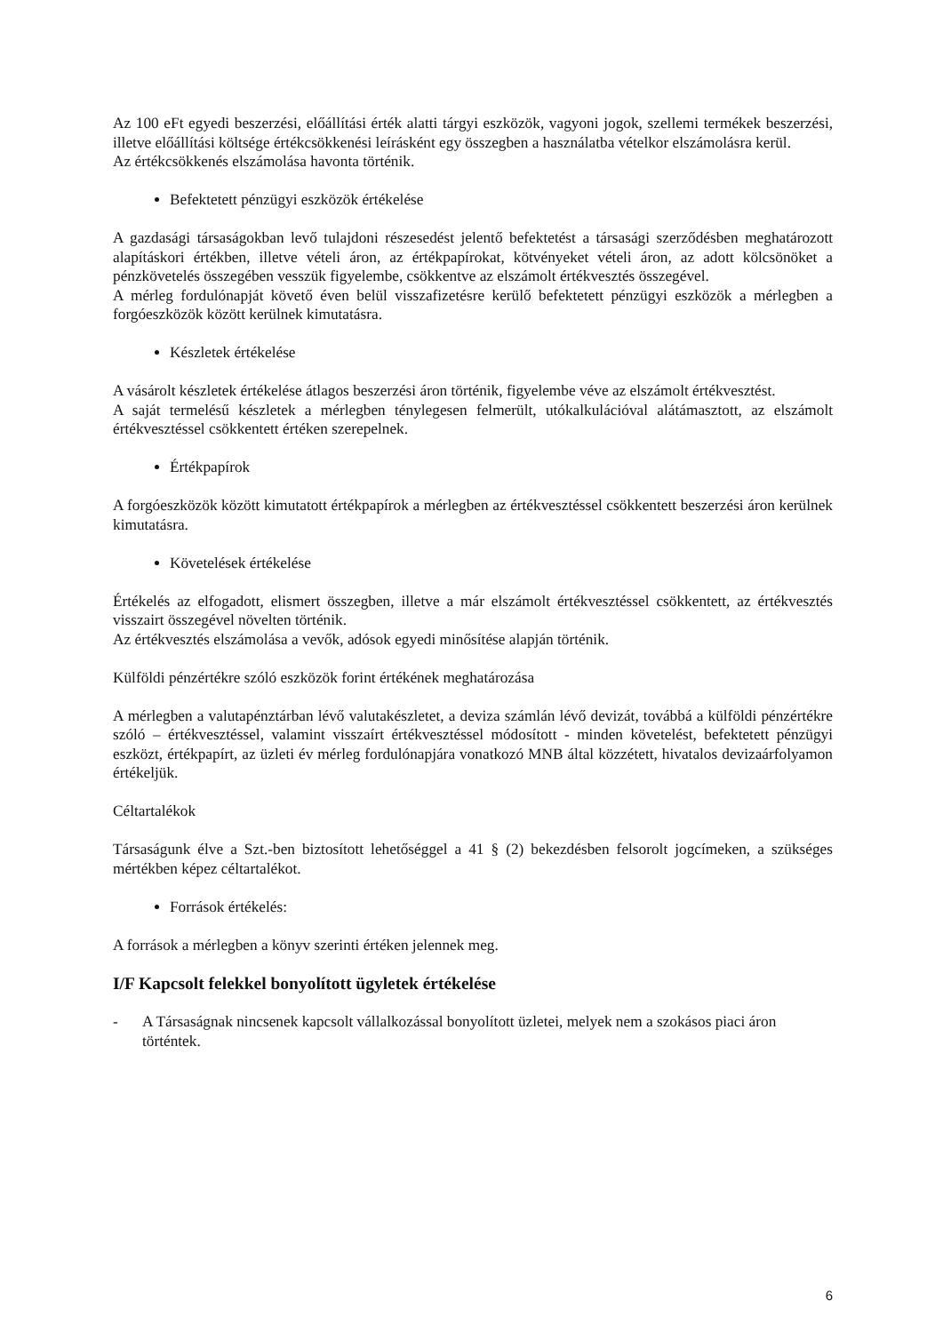Az 100 eFt egyedi beszerzési, előállítási érték alatti tárgyi eszközök, vagyoni jogok, szellemi termékek beszerzési, illetve előállítási költsége értékcsökkenési leírásként egy összegben a használatba vételkor elszámolásra kerül.
Az értékcsökkenés elszámolása havonta történik.
Befektetett pénzügyi eszközök értékelése
A gazdasági társaságokban levő tulajdoni részesedést jelentő befektetést a társasági szerződésben meghatározott alapításkori értékben, illetve vételi áron, az értékpapírokat, kötvényeket vételi áron, az adott kölcsönöket a pénzkövetelés összegében vesszük figyelembe, csökkentve az elszámolt értékvesztés összegével.
A mérleg fordulónapját követő éven belül visszafizetésre kerülő befektetett pénzügyi eszközök a mérlegben a forgóeszközök között kerülnek kimutatásra.
Készletek értékelése
A vásárolt készletek értékelése átlagos beszerzési áron történik, figyelembe véve az elszámolt értékvesztést.
A saját termelésű készletek a mérlegben ténylegesen felmerült, utókalkulációval alátámasztott, az elszámolt értékvesztéssel csökkentett értéken szerepelnek.
Értékpapírok
A forgóeszközök között kimutatott értékpapírok a mérlegben az értékvesztéssel csökkentett beszerzési áron kerülnek kimutatásra.
Követelések értékelése
Értékelés az elfogadott, elismert összegben, illetve a már elszámolt értékvesztéssel csökkentett, az értékvesztés visszairt összegével növelten történik.
Az értékvesztés elszámolása a vevők, adósok egyedi minősítése alapján történik.
Külföldi pénzértékre szóló eszközök forint értékének meghatározása
A mérlegben a valutapénztárban lévő valutakészletet, a deviza számlán lévő devizát, továbbá a külföldi pénzértékre szóló – értékvesztéssel, valamint visszaírt értékvesztéssel módosított - minden követelést, befektetett pénzügyi eszközt, értékpapírt, az üzleti év mérleg fordulónapjára vonatkozó MNB által közzétett, hivatalos devizaárfolyamon értékeljük.
Céltartalékok
Társaságunk élve a Szt.-ben biztosított lehetőséggel a 41 § (2) bekezdésben felsorolt jogcímeken, a szükséges mértékben képez céltartalékot.
Források értékelés:
A források a mérlegben a könyv szerinti értéken jelennek meg.
I/F Kapcsolt felekkel bonyolított ügyletek értékelése
- A Társaságnak nincsenek kapcsolt vállalkozással bonyolított üzletei, melyek nem a szokásos piaci áron történtek.
6